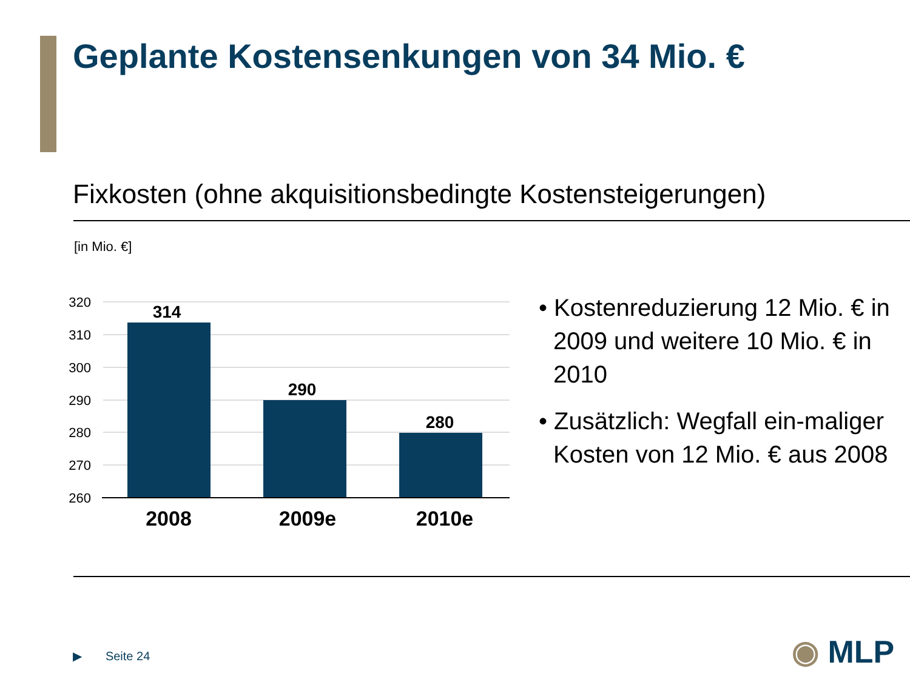Geplante Kostensenkungen von 34 Mio. €
Fixkosten (ohne akquisitionsbedingte Kostensteigerungen)
[in Mio. €]
320
310
300
290
280
270
260
314
290
280
2008
2009e
2010e
• Kostenreduzierung 12 Mio. € in 2009 und weitere 10 Mio. € in 2010
• Zusätzlich: Wegfall ein-maliger Kosten von 12 Mio. € aus 2008
▶ Seite 24 ◉ MLP